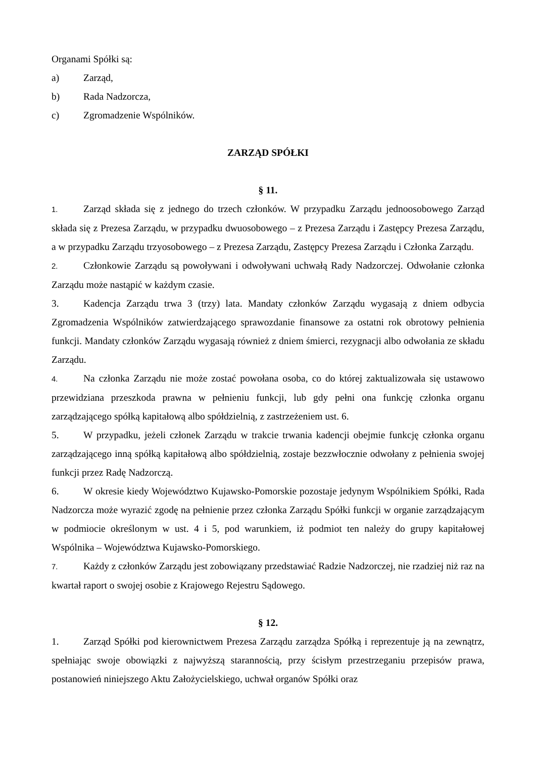Organami Spółki są:
a) Zarząd,
b) Rada Nadzorcza,
c) Zgromadzenie Wspólników.
ZARZĄD SPÓŁKI
§ 11.
1. Zarząd składa się z jednego do trzech członków. W przypadku Zarządu jednoosobowego Zarząd składa się z Prezesa Zarządu, w przypadku dwuosobowego – z Prezesa Zarządu i Zastępcy Prezesa Zarządu, a w przypadku Zarządu trzyosobowego – z Prezesa Zarządu, Zastępcy Prezesa Zarządu i Członka Zarządu.
2. Członkowie Zarządu są powoływani i odwoływani uchwałą Rady Nadzorczej. Odwołanie członka Zarządu może nastąpić w każdym czasie.
3. Kadencja Zarządu trwa 3 (trzy) lata. Mandaty członków Zarządu wygasają z dniem odbycia Zgromadzenia Wspólników zatwierdzającego sprawozdanie finansowe za ostatni rok obrotowy pełnienia funkcji. Mandaty członków Zarządu wygasają również z dniem śmierci, rezygnacji albo odwołania ze składu Zarządu.
4. Na członka Zarządu nie może zostać powołana osoba, co do której zaktualizowała się ustawowo przewidziana przeszkoda prawna w pełnieniu funkcji, lub gdy pełni ona funkcję członka organu zarządzającego spółką kapitałową albo spółdzielnią, z zastrzeżeniem ust. 6.
5. W przypadku, jeżeli członek Zarządu w trakcie trwania kadencji obejmie funkcję członka organu zarządzającego inną spółką kapitałową albo spółdzielnią, zostaje bezzwłocznie odwołany z pełnienia swojej funkcji przez Radę Nadzorczą.
6. W okresie kiedy Województwo Kujawsko-Pomorskie pozostaje jedynym Wspólnikiem Spółki, Rada Nadzorcza może wyrazić zgodę na pełnienie przez członka Zarządu Spółki funkcji w organie zarządzającym w podmiocie określonym w ust. 4 i 5, pod warunkiem, iż podmiot ten należy do grupy kapitałowej Wspólnika – Województwa Kujawsko-Pomorskiego.
7. Każdy z członków Zarządu jest zobowiązany przedstawiać Radzie Nadzorczej, nie rzadziej niż raz na kwartał raport o swojej osobie z Krajowego Rejestru Sądowego.
§ 12.
1. Zarząd Spółki pod kierownictwem Prezesa Zarządu zarządza Spółką i reprezentuje ją na zewnątrz, spełniając swoje obowiązki z najwyższą starannością, przy ścisłym przestrzeganiu przepisów prawa, postanowień niniejszego Aktu Założycielskiego, uchwał organów Spółki oraz